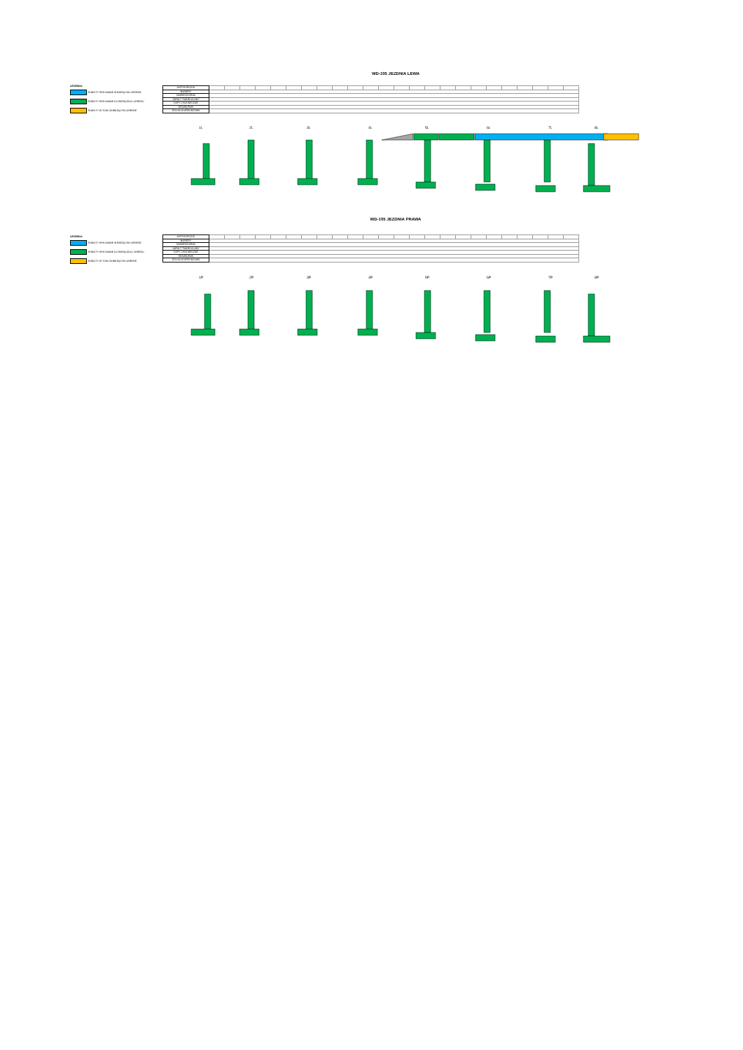WD-105 JEZDNIA LEWA
LEGENDA:
ROBOTY WYKONANE W BIEŻĄCYM OKRESIE
ROBOTY WYKONANE DO BIEŻĄCEGO OKRESU
ROBOTY W TOKU W BIEŻĄCYM OKRESIE
| ANTYKOROZJA | | | | | | | | | | | | | | | | | | | | | | | | |
| BARIERY | | | | | | | | | | | | | | | | | | | | | | | | |
| NAWIERZCHNIA | | | | | | | | | | | | | | | | | | | | | | | | |
| ASFALT TWARDOLANY | | | | | | | | | | | | | | | | | | | | | | | | |
| KAPY CHODNIKOWE | | | | | | | | | | | | | | | | | | | | | | | | |
| KRAWĘŻNIKI | | | | | | | | | | | | | | | | | | | | | | | | |
| IZOLACJA ARKUSZOWA | | | | | | | | | | | | | | | | | | | | | | | | |
1L 2L 3L 4L 5L 6L 7L 8L
WD-105 JEZDNIA PRAWA
LEGENDA:
ROBOTY WYKONANE W BIEŻĄCYM OKRESIE
ROBOTY WYKONANE DO BIEŻĄCEGO OKRESU
ROBOTY W TOKU W BIEŻĄCYM OKRESIE
| ANTYKOROZJA | | | | | | | | | | | | | | | | | | | | | | | | |
| BARIERY | | | | | | | | | | | | | | | | | | | | | | | | |
| NAWIERZCHNIA | | | | | | | | | | | | | | | | | | | | | | | | |
| ASFALT TWARDOLANY | | | | | | | | | | | | | | | | | | | | | | | | |
| KAPY CHODNIKOWE | | | | | | | | | | | | | | | | | | | | | | | | |
| KRAWĘŻNIKI | | | | | | | | | | | | | | | | | | | | | | | | |
| IZOLACJA ARKUSZOWA | | | | | | | | | | | | | | | | | | | | | | | | |
1P 2P 3P 4P 5P 6P 7P 8P